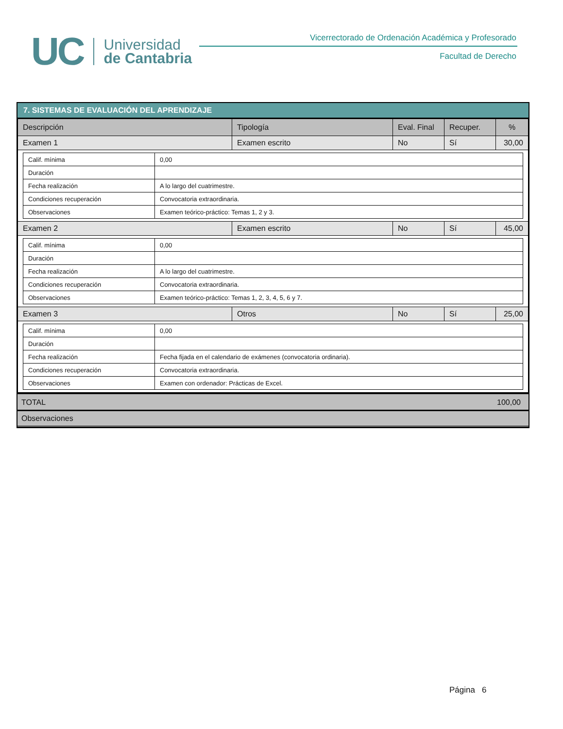UC
Universidad
de Cantabria
Vicerrectorado de Ordenación Académica y Profesorado
Facultad de Derecho
7. SISTEMAS DE EVALUACIÓN DEL APRENDIZAJE
| Descripción | Tipología | Eval. Final | Recuper. | % |
| --- | --- | --- | --- | --- |
| Examen 1 | Examen escrito | No | Sí | 30,00 |
| / Calif. mínima / 0,00 / / Duración / / / Fecha realización / A lo largo del cuatrimestre. / / Condiciones recuperación / Convocatoria extraordinaria. / / Observaciones / Examen teórico-práctico: Temas 1, 2 y 3. / | | | | |
| Examen 2 | Examen escrito | No | Sí | 45,00 |
| / Calif. mínima / 0,00 / / Duración / / / Fecha realización / A lo largo del cuatrimestre. / / Condiciones recuperación / Convocatoria extraordinaria. / / Observaciones / Examen teórico-práctico: Temas 1, 2, 3, 4, 5, 6 y 7. / | | | | |
| Examen 3 | Otros | No | Sí | 25,00 |
| / Calif. mínima / 0,00 / / Duración / / / Fecha realización / Fecha fijada en el calendario de exámenes (convocatoria ordinaria). / / Condiciones recuperación / Convocatoria extraordinaria. / / Observaciones / Examen con ordenador: Prácticas de Excel. / | | | | |
TOTAL 100,00
Observaciones
Página 6